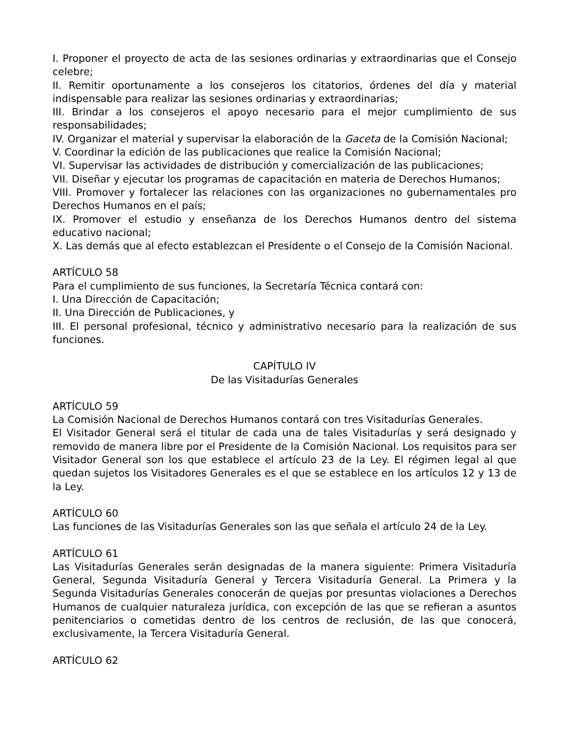I. Proponer el proyecto de acta de las sesiones ordinarias y extraordinarias que el Consejo celebre;
II. Remitir oportunamente a los consejeros los citatorios, órdenes del día y material indispensable para realizar las sesiones ordinarias y extraordinarias;
III. Brindar a los consejeros el apoyo necesario para el mejor cumplimiento de sus responsabilidades;
IV. Organizar el material y supervisar la elaboración de la Gaceta de la Comisión Nacional;
V. Coordinar la edición de las publicaciones que realice la Comisión Nacional;
VI. Supervisar las actividades de distribución y comercialización de las publicaciones;
VII. Diseñar y ejecutar los programas de capacitación en materia de Derechos Humanos;
VIII. Promover y fortalecer las relaciones con las organizaciones no gubernamentales pro Derechos Humanos en el país;
IX. Promover el estudio y enseñanza de los Derechos Humanos dentro del sistema educativo nacional;
X. Las demás que al efecto establezcan el Presidente o el Consejo de la Comisión Nacional.
ARTÍCULO 58
Para el cumplimiento de sus funciones, la Secretaría Técnica contará con:
I. Una Dirección de Capacitación;
II. Una Dirección de Publicaciones, y
III. El personal profesional, técnico y administrativo necesario para la realización de sus funciones.
CAPÍTULO IV
De las Visitadurías Generales
ARTÍCULO 59
La Comisión Nacional de Derechos Humanos contará con tres Visitadurías Generales.
El Visitador General será el titular de cada una de tales Visitadurías y será designado y removido de manera libre por el Presidente de la Comisión Nacional. Los requisitos para ser Visitador General son los que establece el artículo 23 de la Ley. El régimen legal al que quedan sujetos los Visitadores Generales es el que se establece en los artículos 12 y 13 de la Ley.
ARTÍCULO 60
Las funciones de las Visitadurías Generales son las que señala el artículo 24 de la Ley.
ARTÍCULO 61
Las Visitadurías Generales serán designadas de la manera siguiente: Primera Visitaduría General, Segunda Visitaduría General y Tercera Visitaduría General. La Primera y la Segunda Visitadurías Generales conocerán de quejas por presuntas violaciones a Derechos Humanos de cualquier naturaleza jurídica, con excepción de las que se refieran a asuntos penitenciarios o cometidas dentro de los centros de reclusión, de las que conocerá, exclusivamente, la Tercera Visitaduría General.
ARTÍCULO 62